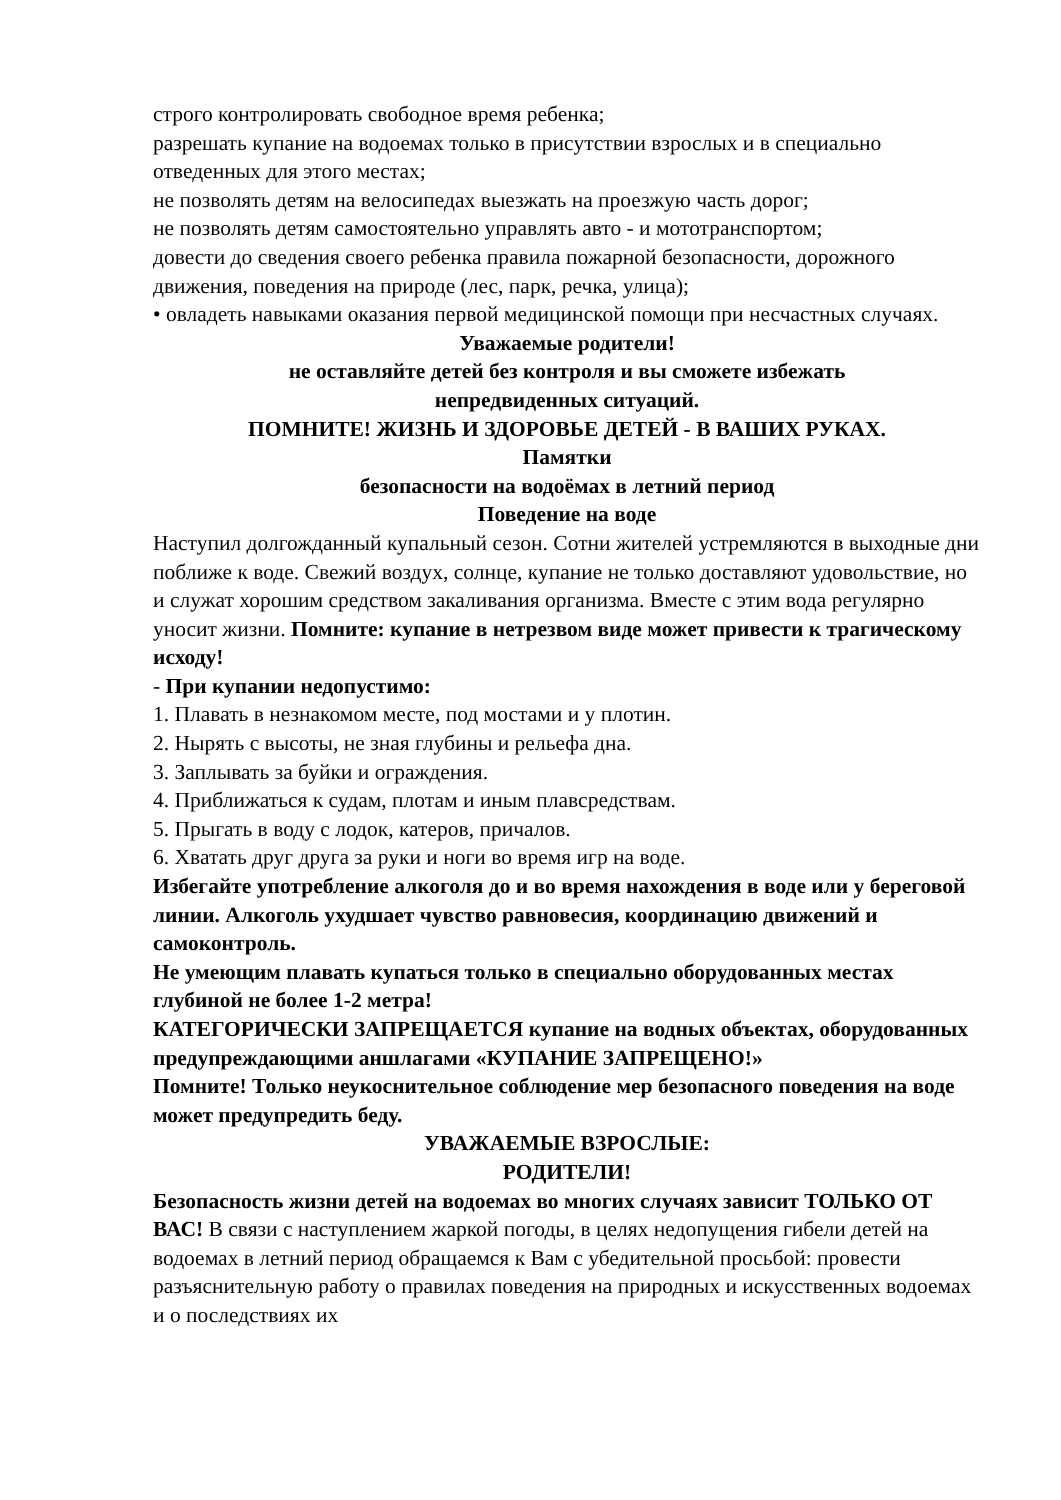строго контролировать свободное время ребенка;
разрешать купание на водоемах только в присутствии взрослых и в специально отведенных для этого местах;
не позволять детям на велосипедах выезжать на проезжую часть дорог;
не позволять детям самостоятельно управлять авто - и мототранспортом;
довести до сведения своего ребенка правила пожарной безопасности, дорожного движения, поведения на природе (лес, парк, речка, улица);
• овладеть навыками оказания первой медицинской помощи при несчастных случаях.
Уважаемые родители!
не оставляйте детей без контроля и вы сможете избежать
непредвиденных ситуаций.
ПОМНИТЕ! ЖИЗНЬ И ЗДОРОВЬЕ ДЕТЕЙ - В ВАШИХ РУКАХ.
Памятки
безопасности на водоёмах в летний период
Поведение на воде
Наступил долгожданный купальный сезон. Сотни жителей устремляются в выходные дни поближе к воде. Свежий воздух, солнце, купание не только доставляют удовольствие, но и служат хорошим средством закаливания организма. Вместе с этим вода регулярно уносит жизни. Помните: купание в нетрезвом виде может привести к трагическому исходу!
- При купании недопустимо:
1. Плавать в незнакомом месте, под мостами и у плотин.
2. Нырять с высоты, не зная глубины и рельефа дна.
3. Заплывать за буйки и ограждения.
4. Приближаться к судам, плотам и иным плавсредствам.
5. Прыгать в воду с лодок, катеров, причалов.
6. Хватать друг друга за руки и ноги во время игр на воде.
Избегайте употребление алкоголя до и во время нахождения в воде или у береговой линии. Алкоголь ухудшает чувство равновесия, координацию движений и самоконтроль.
Не умеющим плавать купаться только в специально оборудованных местах глубиной не более 1-2 метра!
КАТЕГОРИЧЕСКИ ЗАПРЕЩАЕТСЯ купание на водных объектах, оборудованных предупреждающими аншлагами «КУПАНИЕ ЗАПРЕЩЕНО!»
Помните! Только неукоснительное соблюдение мер безопасного поведения на воде может предупредить беду.
УВАЖАЕМЫЕ ВЗРОСЛЫЕ:
РОДИТЕЛИ!
Безопасность жизни детей на водоемах во многих случаях зависит ТОЛЬКО ОТ ВАС! В связи с наступлением жаркой погоды, в целях недопущения гибели детей на водоемах в летний период обращаемся к Вам с убедительной просьбой: провести разъяснительную работу о правилах поведения на природных и искусственных водоемах и о последствиях их